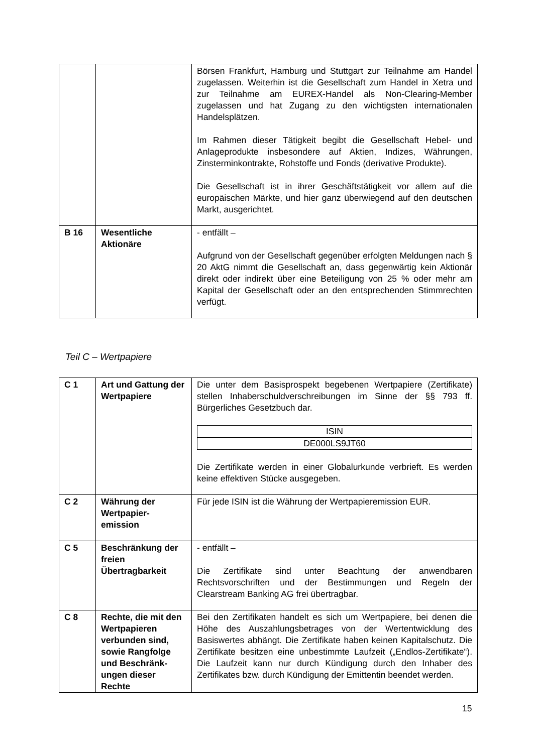| | | Börsen Frankfurt, Hamburg und Stuttgart zur Teilnahme am Handel zugelassen. Weiterhin ist die Gesellschaft zum Handel in Xetra und zur Teilnahme am EUREX-Handel als Non-Clearing-Member zugelassen und hat Zugang zu den wichtigsten internationalen Handelsplätzen. Im Rahmen dieser Tätigkeit begibt die Gesellschaft Hebel- und Anlageprodukte insbesondere auf Aktien, Indizes, Währungen, Zinsterminkontrakte, Rohstoffe und Fonds (derivative Produkte). Die Gesellschaft ist in ihrer Geschäftstätigkeit vor allem auf die europäischen Märkte, und hier ganz überwiegend auf den deutschen Markt, ausgerichtet. |
| B 16 | Wesentliche Aktionäre | - entfällt – Aufgrund von der Gesellschaft gegenüber erfolgten Meldungen nach § 20 AktG nimmt die Gesellschaft an, dass gegenwärtig kein Aktionär direkt oder indirekt über eine Beteiligung von 25 % oder mehr am Kapital der Gesellschaft oder an den entsprechenden Stimmrechten verfügt. |
Teil C – Wertpapiere
| C 1 | Art und Gattung der Wertpapiere | Die unter dem Basisprospekt begebenen Wertpapiere (Zertifikate) stellen Inhaberschuldverschreibungen im Sinne der §§ 793 ff. Bürgerliches Gesetzbuch dar. / ISIN / / DE000LS9JT60 / Die Zertifikate werden in einer Globalurkunde verbrieft. Es werden keine effektiven Stücke ausgegeben. |
| C 2 | Währung der Wertpapier-emission | Für jede ISIN ist die Währung der Wertpapieremission EUR. |
| C 5 | Beschränkung der freien Übertragbarkeit | - entfällt – Die Zertifikate sind unter Beachtung der anwendbaren Rechtsvorschriften und der Bestimmungen und Regeln der Clearstream Banking AG frei übertragbar. |
| C 8 | Rechte, die mit den Wertpapieren verbunden sind, sowie Rangfolge und Beschränk-ungen dieser Rechte | Bei den Zertifikaten handelt es sich um Wertpapiere, bei denen die Höhe des Auszahlungsbetrages von der Wertentwicklung des Basiswertes abhängt. Die Zertifikate haben keinen Kapitalschutz. Die Zertifikate besitzen eine unbestimmte Laufzeit („Endlos-Zertifikate“). Die Laufzeit kann nur durch Kündigung durch den Inhaber des Zertifikates bzw. durch Kündigung der Emittentin beendet werden. |
15